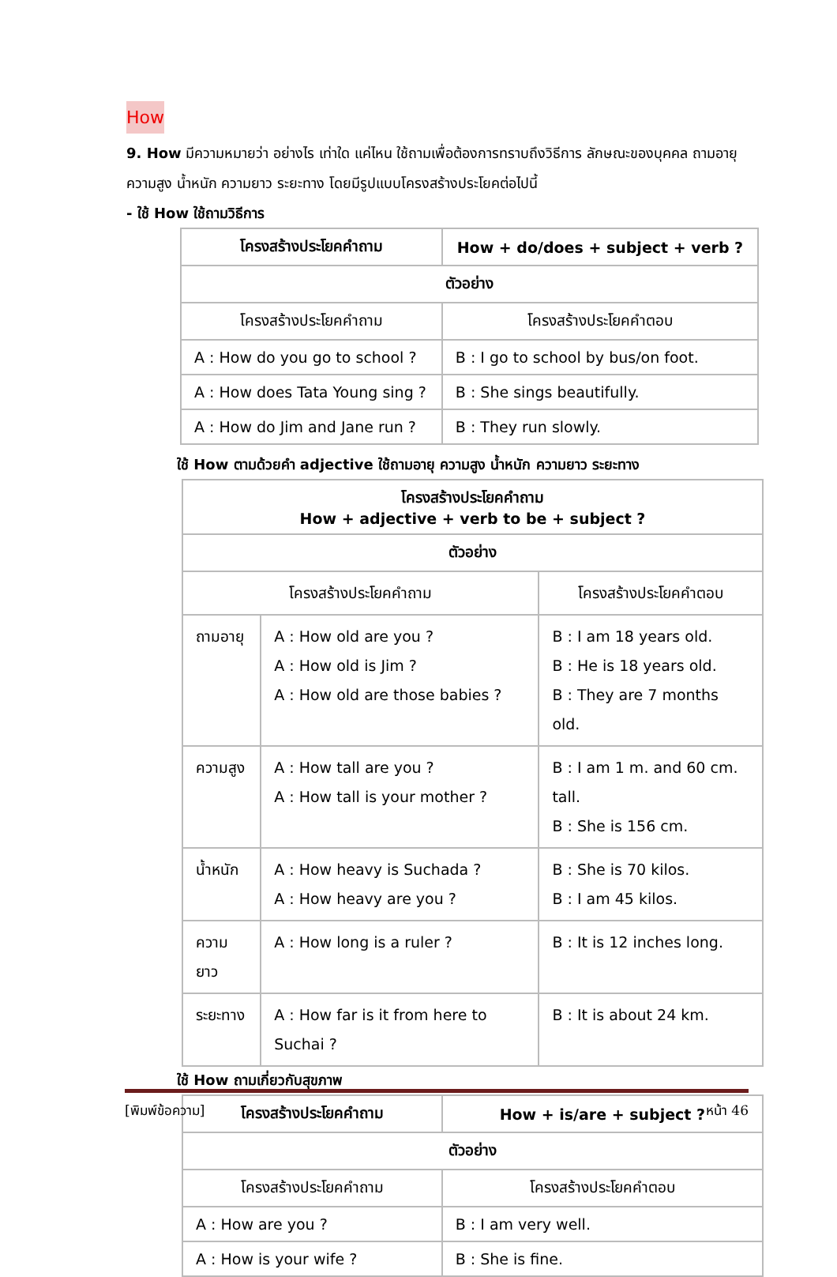How
9. How มีความหมายว่า อย่างไร เท่าใด แค่ไหน ใช้ถามเพื่อต้องการทราบถึงวิธีการ ลักษณะของบุคคล ถามอายุ ความสูง น้ำหนัก ความยาว ระยะทาง โดยมีรูปแบบโครงสร้างประโยคต่อไปนี้
- ใช้ How ใช้ถามวิธีการ
| โครงสร้างประโยคคำถาม | How + do/does + subject + verb ? |
| --- | --- |
| ตัวอย่าง | |
| โครงสร้างประโยคคำถาม | โครงสร้างประโยคคำตอบ |
| A : How do you go to school ? | B : I go to school by bus/on foot. |
| A : How does Tata Young sing ? | B : She sings beautifully. |
| A : How do Jim and Jane run ? | B : They run slowly. |
ใช้ How ตามด้วยคำ adjective ใช้ถามอายุ ความสูง น้ำหนัก ความยาว ระยะทาง
| โครงสร้างประโยคคำถาม How + adjective + verb to be + subject ? | | |
| --- | --- | --- |
| ตัวอย่าง | | |
| โครงสร้างประโยคคำถาม | | โครงสร้างประโยคคำตอบ |
| ถามอายุ | A : How old are you ? A : How old is Jim ? A : How old are those babies ? | B : I am 18 years old. B : He is 18 years old. B : They are 7 months old. |
| ความสูง | A : How tall are you ? A : How tall is your mother ? | B : I am 1 m. and 60 cm. tall. B : She is 156 cm. |
| น้ำหนัก | A : How heavy is Suchada ? A : How heavy are you ? | B : She is 70 kilos. B : I am 45 kilos. |
| ความยาว | A : How long is a ruler ? | B : It is 12 inches long. |
| ระยะทาง | A : How far is it from here to Suchai ? | B : It is about 24 km. |
ใช้ How ถามเกี่ยวกับสุขภาพ
| โครงสร้างประโยคคำถาม | How + is/are + subject ? |
| --- | --- |
| ตัวอย่าง | |
| โครงสร้างประโยคคำถาม | โครงสร้างประโยคคำตอบ |
| A : How are you ? | B : I am very well. |
| A : How is your wife ? | B : She is fine. |
[พิมพ์ข้อความ] หน้า 46